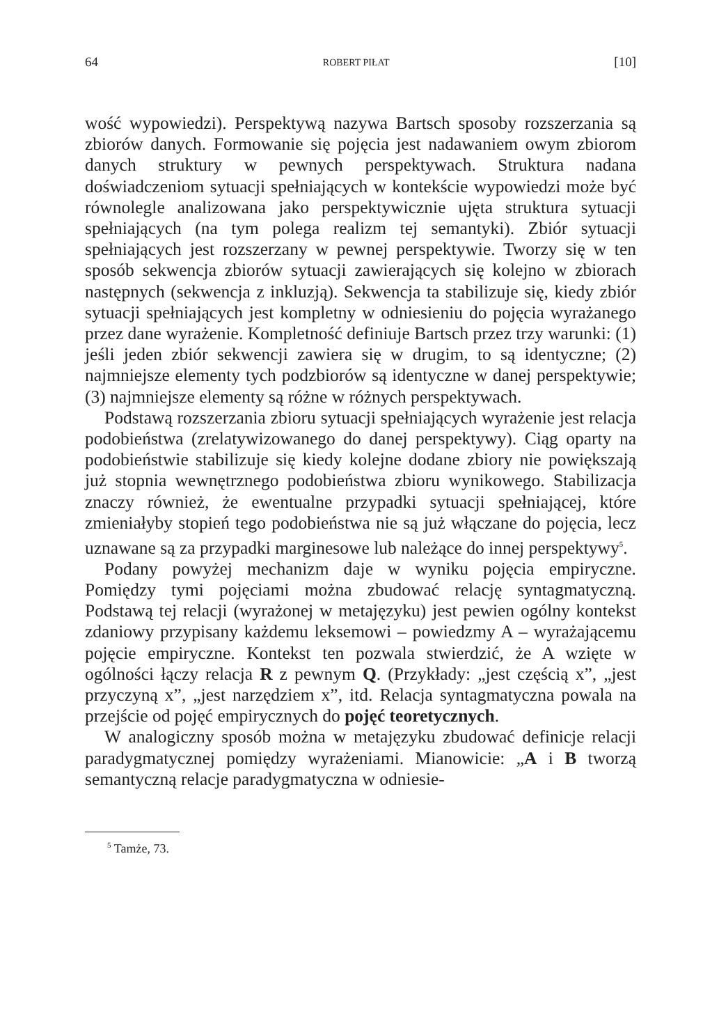64 ROBERT PIŁAT [10]
wość wypowiedzi). Perspektywą nazywa Bartsch sposoby rozszerzania są zbiorów danych. Formowanie się pojęcia jest nadawaniem owym zbiorom danych struktury w pewnych perspektywach. Struktura nadana doświadczeniom sytuacji spełniających w kontekście wypowiedzi może być równolegle analizowana jako perspektywicznie ujęta struktura sytuacji spełniających (na tym polega realizm tej semantyki). Zbiór sytuacji spełniających jest rozszerzany w pewnej perspektywie. Tworzy się w ten sposób sekwencja zbiorów sytuacji zawierających się kolejno w zbiorach następnych (sekwencja z inkluzją). Sekwencja ta stabilizuje się, kiedy zbiór sytuacji spełniających jest kompletny w odniesieniu do pojęcia wyrażanego przez dane wyrażenie. Kompletność definiuje Bartsch przez trzy warunki: (1) jeśli jeden zbiór sekwencji zawiera się w drugim, to są identyczne; (2) najmniejsze elementy tych podzbiorów są identyczne w danej perspektywie; (3) najmniejsze elementy są różne w różnych perspektywach.
Podstawą rozszerzania zbioru sytuacji spełniających wyrażenie jest relacja podobieństwa (zrelatywizowanego do danej perspektywy). Ciąg oparty na podobieństwie stabilizuje się kiedy kolejne dodane zbiory nie powiększają już stopnia wewnętrznego podobieństwa zbioru wynikowego. Stabilizacja znaczy również, że ewentualne przypadki sytuacji spełniającej, które zmieniałyby stopień tego podobieństwa nie są już włączane do pojęcia, lecz uznawane są za przypadki marginesowe lub należące do innej perspektywy<sup>5</sup>.
Podany powyżej mechanizm daje w wyniku pojęcia empiryczne. Pomiędzy tymi pojęciami można zbudować relację syntagmatyczną. Podstawą tej relacji (wyrażonej w metajęzyku) jest pewien ogólny kontekst zdaniowy przypisany każdemu leksemowi – powiedzmy A – wyrażającemu pojęcie empiryczne. Kontekst ten pozwala stwierdzić, że A wzięte w ogólności łączy relacja R z pewnym Q. (Przykłady: „jest częścią x”, „jest przyczyną x”, „jest narzędziem x”, itd. Relacja syntagmatyczna powala na przejście od pojęć empirycznych do pojęć teoretycznych.
W analogiczny sposób można w metajęzyku zbudować definicje relacji paradygmatycznej pomiędzy wyrażeniami. Mianowicie: „A i B tworzą semantyczną relacje paradygmatyczna w odniesie-
<sup>5</sup> Tamże, 73.